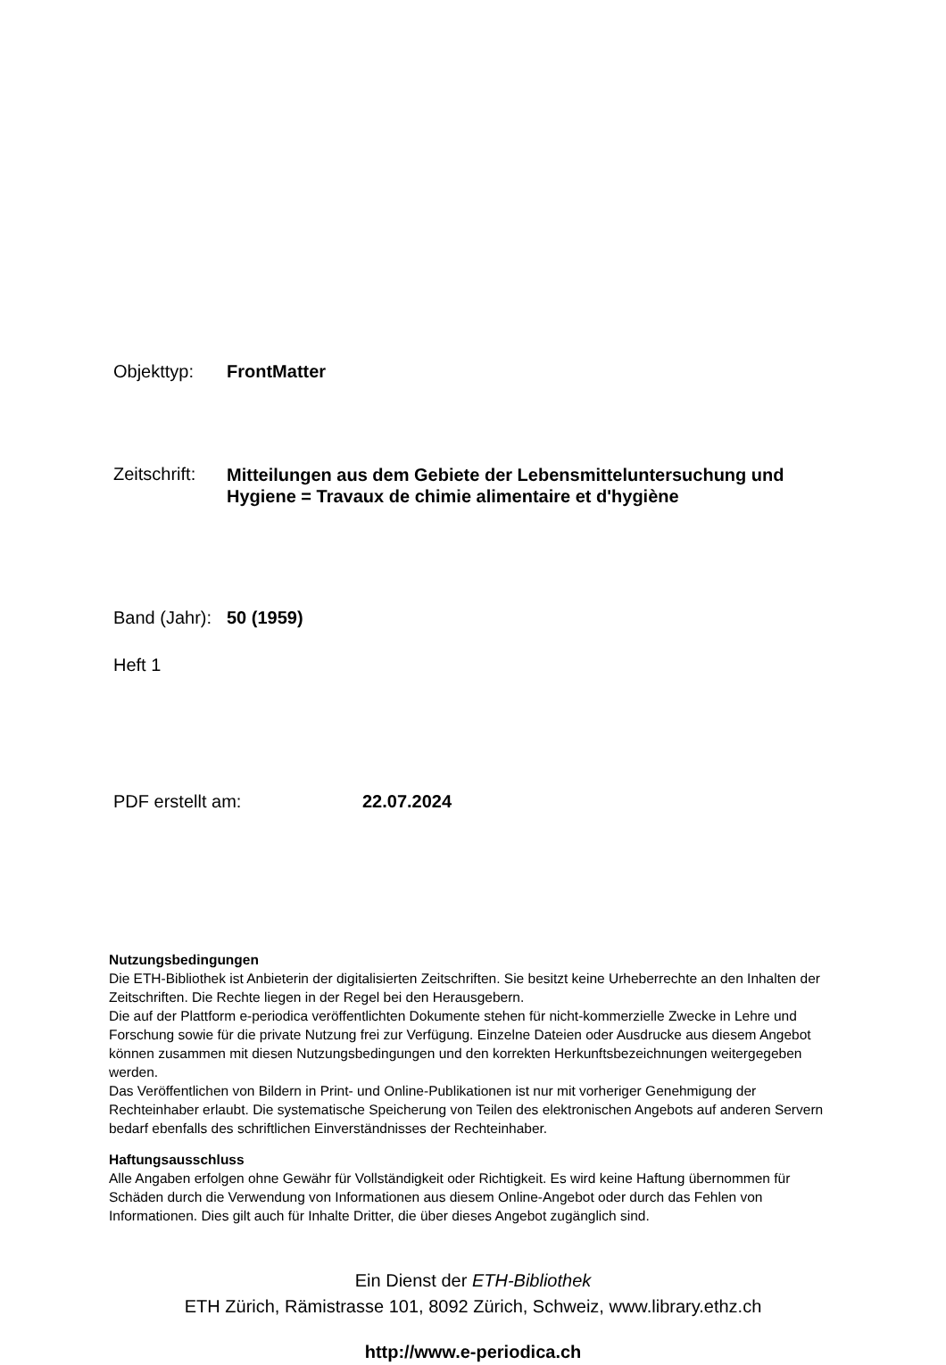Objekttyp: FrontMatter
Zeitschrift:
Mitteilungen aus dem Gebiete der Lebensmitteluntersuchung und Hygiene = Travaux de chimie alimentaire et d'hygiène
Band (Jahr):
50 (1959)
Heft 1
PDF erstellt am: 22.07.2024
Nutzungsbedingungen
Die ETH-Bibliothek ist Anbieterin der digitalisierten Zeitschriften. Sie besitzt keine Urheberrechte an den Inhalten der Zeitschriften. Die Rechte liegen in der Regel bei den Herausgebern.
Die auf der Plattform e-periodica veröffentlichten Dokumente stehen für nicht-kommerzielle Zwecke in Lehre und Forschung sowie für die private Nutzung frei zur Verfügung. Einzelne Dateien oder Ausdrucke aus diesem Angebot können zusammen mit diesen Nutzungsbedingungen und den korrekten Herkunftsbezeichnungen weitergegeben werden.
Das Veröffentlichen von Bildern in Print- und Online-Publikationen ist nur mit vorheriger Genehmigung der Rechteinhaber erlaubt. Die systematische Speicherung von Teilen des elektronischen Angebots auf anderen Servern bedarf ebenfalls des schriftlichen Einverständnisses der Rechteinhaber.
Haftungsausschluss
Alle Angaben erfolgen ohne Gewähr für Vollständigkeit oder Richtigkeit. Es wird keine Haftung übernommen für Schäden durch die Verwendung von Informationen aus diesem Online-Angebot oder durch das Fehlen von Informationen. Dies gilt auch für Inhalte Dritter, die über dieses Angebot zugänglich sind.
Ein Dienst der ETH-Bibliothek
ETH Zürich, Rämistrasse 101, 8092 Zürich, Schweiz, www.library.ethz.ch
http://www.e-periodica.ch